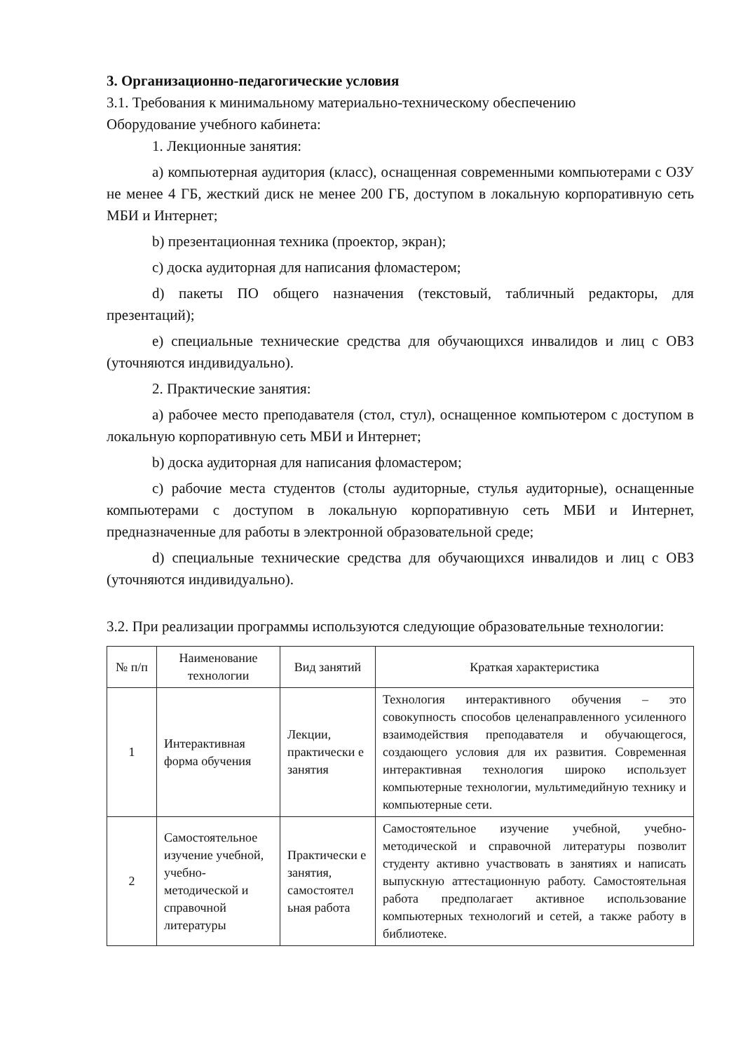3. Организационно-педагогические условия
3.1. Требования к минимальному материально-техническому обеспечению
Оборудование учебного кабинета:
1. Лекционные занятия:
a) компьютерная аудитория (класс), оснащенная современными компьютерами с ОЗУ не менее 4 ГБ, жесткий диск не менее 200 ГБ, доступом в локальную корпоративную сеть МБИ и Интернет;
b) презентационная техника (проектор, экран);
c) доска аудиторная для написания фломастером;
d) пакеты ПО общего назначения (текстовый, табличный редакторы, для презентаций);
e) специальные технические средства для обучающихся инвалидов и лиц с ОВЗ (уточняются индивидуально).
2. Практические занятия:
a) рабочее место преподавателя (стол, стул), оснащенное компьютером с доступом в локальную корпоративную сеть МБИ и Интернет;
b) доска аудиторная для написания фломастером;
c) рабочие места студентов (столы аудиторные, стулья аудиторные), оснащенные компьютерами с доступом в локальную корпоративную сеть МБИ и Интернет, предназначенные для работы в электронной образовательной среде;
d) специальные технические средства для обучающихся инвалидов и лиц с ОВЗ (уточняются индивидуально).
3.2. При реализации программы используются следующие образовательные технологии:
| № п/п | Наименование технологии | Вид занятий | Краткая характеристика |
| --- | --- | --- | --- |
| 1 | Интерактивная форма обучения | Лекции, практически е занятия | Технология интерактивного обучения – это совокупность способов целенаправленного усиленного взаимодействия преподавателя и обучающегося, создающего условия для их развития. Современная интерактивная технология широко использует компьютерные технологии, мультимедийную технику и компьютерные сети. |
| 2 | Самостоятельное изучение учебной, учебно-методической и справочной литературы | Практически е занятия, самостоятел ьная работа | Самостоятельное изучение учебной, учебно-методической и справочной литературы позволит студенту активно участвовать в занятиях и написать выпускную аттестационную работу. Самостоятельная работа предполагает активное использование компьютерных технологий и сетей, а также работу в библиотеке. |